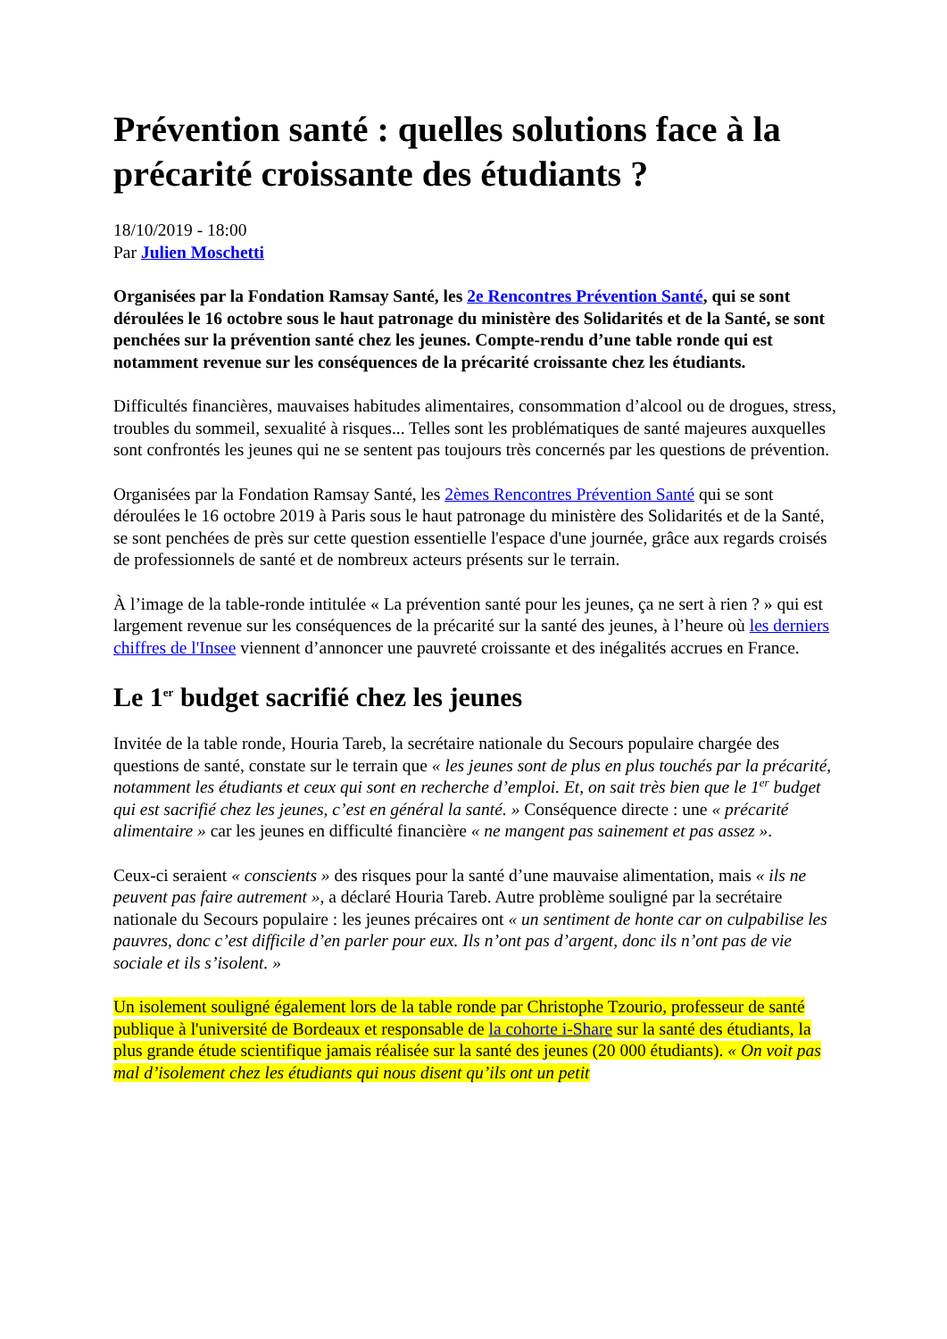Prévention santé : quelles solutions face à la précarité croissante des étudiants ?
18/10/2019 - 18:00
Par Julien Moschetti
Organisées par la Fondation Ramsay Santé, les 2e Rencontres Prévention Santé, qui se sont déroulées le 16 octobre sous le haut patronage du ministère des Solidarités et de la Santé, se sont penchées sur la prévention santé chez les jeunes. Compte-rendu d’une table ronde qui est notamment revenue sur les conséquences de la précarité croissante chez les étudiants.
Difficultés financières, mauvaises habitudes alimentaires, consommation d’alcool ou de drogues, stress, troubles du sommeil, sexualité à risques... Telles sont les problématiques de santé majeures auxquelles sont confrontés les jeunes qui ne se sentent pas toujours très concernés par les questions de prévention.
Organisées par la Fondation Ramsay Santé, les 2èmes Rencontres Prévention Santé qui se sont déroulées le 16 octobre 2019 à Paris sous le haut patronage du ministère des Solidarités et de la Santé, se sont penchées de près sur cette question essentielle l'espace d'une journée, grâce aux regards croisés de professionnels de santé et de nombreux acteurs présents sur le terrain.
À l’image de la table-ronde intitulée « La prévention santé pour les jeunes, ça ne sert à rien ? » qui est largement revenue sur les conséquences de la précarité sur la santé des jeunes, à l’heure où les derniers chiffres de l'Insee viennent d’annoncer une pauvreté croissante et des inégalités accrues en France.
Le 1<sup>er</sup> budget sacrifié chez les jeunes
Invitée de la table ronde, Houria Tareb, la secrétaire nationale du Secours populaire chargée des questions de santé, constate sur le terrain que « les jeunes sont de plus en plus touchés par la précarité, notamment les étudiants et ceux qui sont en recherche d’emploi. Et, on sait très bien que le 1<sup>er</sup> budget qui est sacrifié chez les jeunes, c’est en général la santé. » Conséquence directe : une « précarité alimentaire » car les jeunes en difficulté financière « ne mangent pas sainement et pas assez ».
Ceux-ci seraient « conscients » des risques pour la santé d’une mauvaise alimentation, mais « ils ne peuvent pas faire autrement », a déclaré Houria Tareb. Autre problème souligné par la secrétaire nationale du Secours populaire : les jeunes précaires ont « un sentiment de honte car on culpabilise les pauvres, donc c’est difficile d’en parler pour eux. Ils n’ont pas d’argent, donc ils n’ont pas de vie sociale et ils s’isolent. »
Un isolement souligné également lors de la table ronde par Christophe Tzourio, professeur de santé publique à l'université de Bordeaux et responsable de la cohorte i-Share sur la santé des étudiants, la plus grande étude scientifique jamais réalisée sur la santé des jeunes (20 000 étudiants). « On voit pas mal d’isolement chez les étudiants qui nous disent qu’ils ont un petit